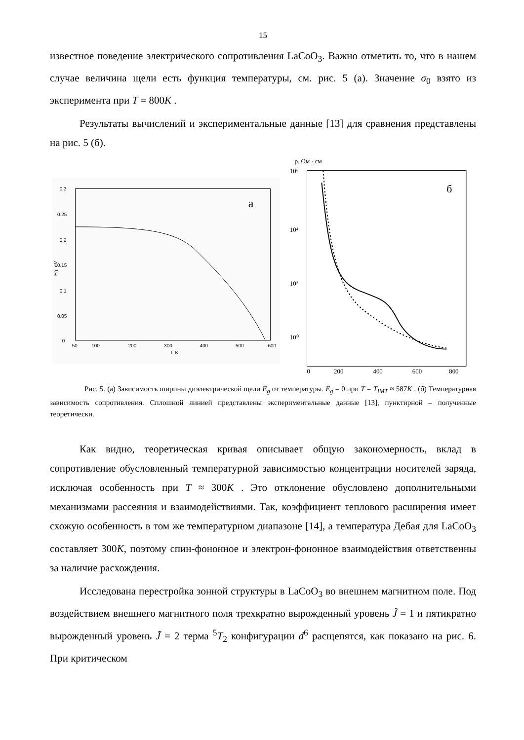15
известное поведение электрического сопротивления LaCoO<sub>3</sub>. Важно отметить то, что в нашем случае величина щели есть функция температуры, см. рис. 5 (а). Значение σ<sub>0</sub> взято из эксперимента при T = 800K .
Результаты вычислений и экспериментальные данные [13] для сравнения представлены на рис. 5 (б).
a
0.3
0.25
0.2
0.15
0.1
0.05
0
50
100
200
300
400
500
600
T, K
Eg, eV
б
ρ, Ом · см
10⁶
10⁴
10²
10⁰
0
200
400
600
800
Рис. 5. (а) Зависимость ширины диэлектрической щели E<sub>g</sub> от температуры. E<sub>g</sub> = 0 при T = T<sub>IMT</sub> ≈ 587K . (б) Температурная зависимость сопротивления. Сплошной линией представлены экспериментальные данные [13], пунктирной – полученные теоретически.
Как видно, теоретическая кривая описывает общую закономерность, вклад в сопротивление обусловленный температурной зависимостью концентрации носителей заряда, исключая особенность при T ≈ 300K . Это отклонение обусловлено дополнительными механизмами рассеяния и взаимодействиями. Так, коэффициент теплового расширения имеет схожую особенность в том же температурном диапазоне [14], а температура Дебая для LaCoO<sub>3</sub> составляет 300K, поэтому спин-фононное и электрон-фононное взаимодействия ответственны за наличие расхождения.
Исследована перестройка зонной структуры в LaCoO<sub>3</sub> во внешнем магнитном поле. Под воздействием внешнего магнитного поля трехкратно вырожденный уровень J̃ = 1 и пятикратно вырожденный уровень J̃ = 2 терма <sup>5</sup>T<sub>2</sub> конфигурации d<sup>6</sup> расщепятся, как показано на рис. 6. При критическом